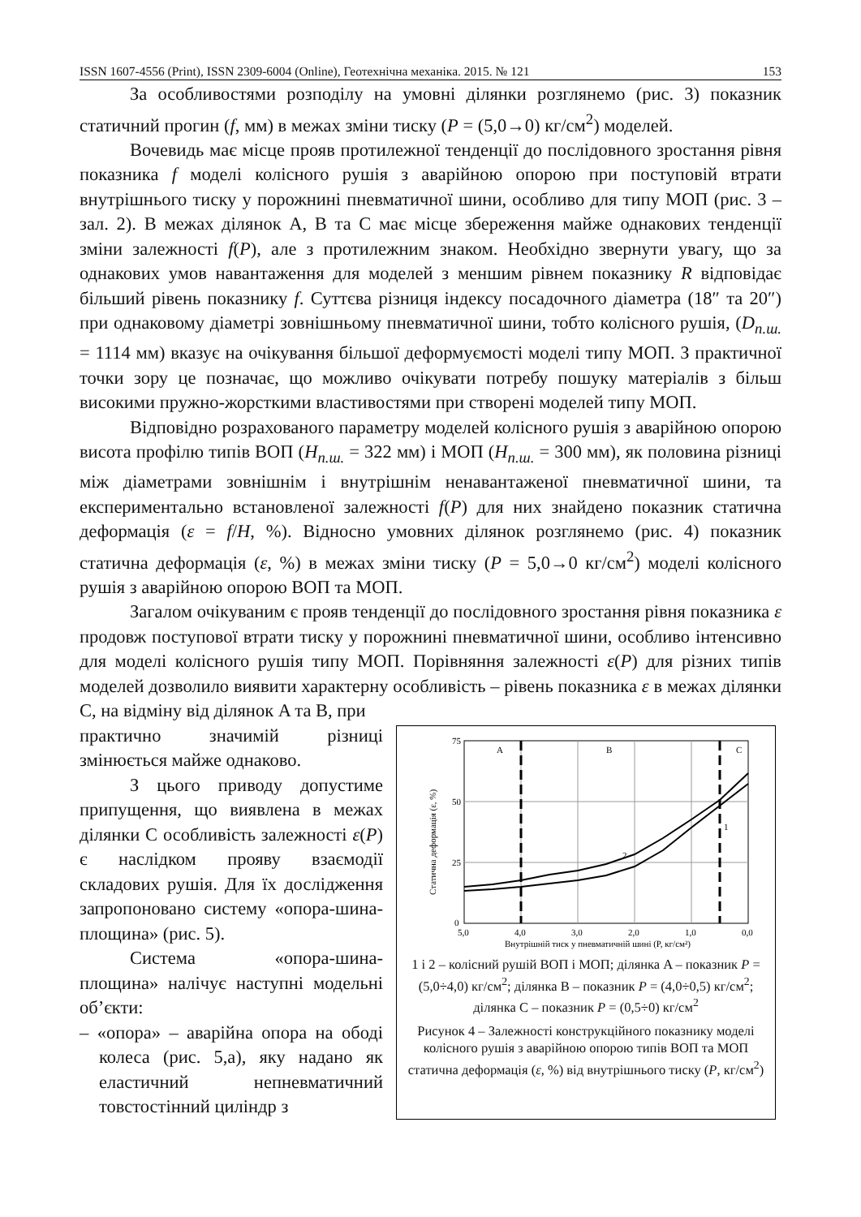ISSN 1607-4556 (Print), ISSN 2309-6004 (Online), Геотехнічна механіка. 2015. № 121 153
За особливостями розподілу на умовні ділянки розглянемо (рис. 3) показник статичний прогин (f, мм) в межах зміни тиску (P = (5,0→0) кг/см<sup>2</sup>) моделей.
Вочевидь має місце прояв протилежної тенденції до послідовного зростання рівня показника f моделі колісного рушія з аварійною опорою при поступовій втрати внутрішнього тиску у порожнині пневматичної шини, особливо для типу МОП (рис. 3 – зал. 2). В межах ділянок A, B та C має місце збереження майже однакових тенденції зміни залежності f(P), але з протилежним знаком. Необхідно звернути увагу, що за однакових умов навантаження для моделей з меншим рівнем показнику R відповідає більший рівень показнику f. Суттєва різниця індексу посадочного діаметра (18″ та 20″) при однаковому діаметрі зовнішньому пневматичної шини, тобто колісного рушія, (D<sub>п.ш.</sub> = 1114 мм) вказує на очікування більшої деформуємості моделі типу МОП. З практичної точки зору це позначає, що можливо очікувати потребу пошуку матеріалів з більш високими пружно-жорсткими властивостями при створені моделей типу МОП.
Відповідно розрахованого параметру моделей колісного рушія з аварійною опорою висота профілю типів ВОП (H<sub>п.ш.</sub> = 322 мм) і МОП (H<sub>п.ш.</sub> = 300 мм), як половина різниці між діаметрами зовнішнім і внутрішнім ненавантаженої пневматичної шини, та експериментально встановленої залежності f(P) для них знайдено показник статична деформація (ε = f/H, %). Відносно умовних ділянок розглянемо (рис. 4) показник статична деформація (ε, %) в межах зміни тиску (P = 5,0→0 кг/см<sup>2</sup>) моделі колісного рушія з аварійною опорою ВОП та МОП.
Загалом очікуваним є прояв тенденції до послідовного зростання рівня показника ε продовж поступової втрати тиску у порожнині пневматичної шини, особливо інтенсивно для моделі колісного рушія типу МОП. Порівняння залежності ε(P) для різних типів моделей дозволило виявити характерну особливість – рівень показника ε в межах ділянки C, на відміну від ділянок A та B, при
практично значимій різниці змінюється майже однаково.
З цього приводу допустиме припущення, що виявлена в межах ділянки C особливість залежності ε(P) є наслідком прояву взаємодії складових рушія. Для їх дослідження запропоновано систему «опора-шина-площина» (рис. 5).
Система «опора-шина-площина» налічує наступні модельні об’єкти:
– «опора» – аварійна опора на ободі колеса (рис. 5,а), яку надано як еластичний непневматичний товстостінний циліндр з
75
50
25
0
5,0
4,0
3,0
2,0
1,0
0,0
Внутрішній тиск у пневматичній шині (P, кг/см²)
Статична деформація (ε, %)
A
B
C
1
2
1 і 2 – колісний рушій ВОП і МОП; ділянка A – показник P = (5,0÷4,0) кг/см<sup>2</sup>; ділянка B – показник P = (4,0÷0,5) кг/см<sup>2</sup>; ділянка C – показник P = (0,5÷0) кг/см<sup>2</sup>
Рисунок 4 – Залежності конструкційного показнику моделі колісного рушія з аварійною опорою типів ВОП та МОП статична деформація (ε, %) від внутрішнього тиску (P, кг/см<sup>2</sup>)